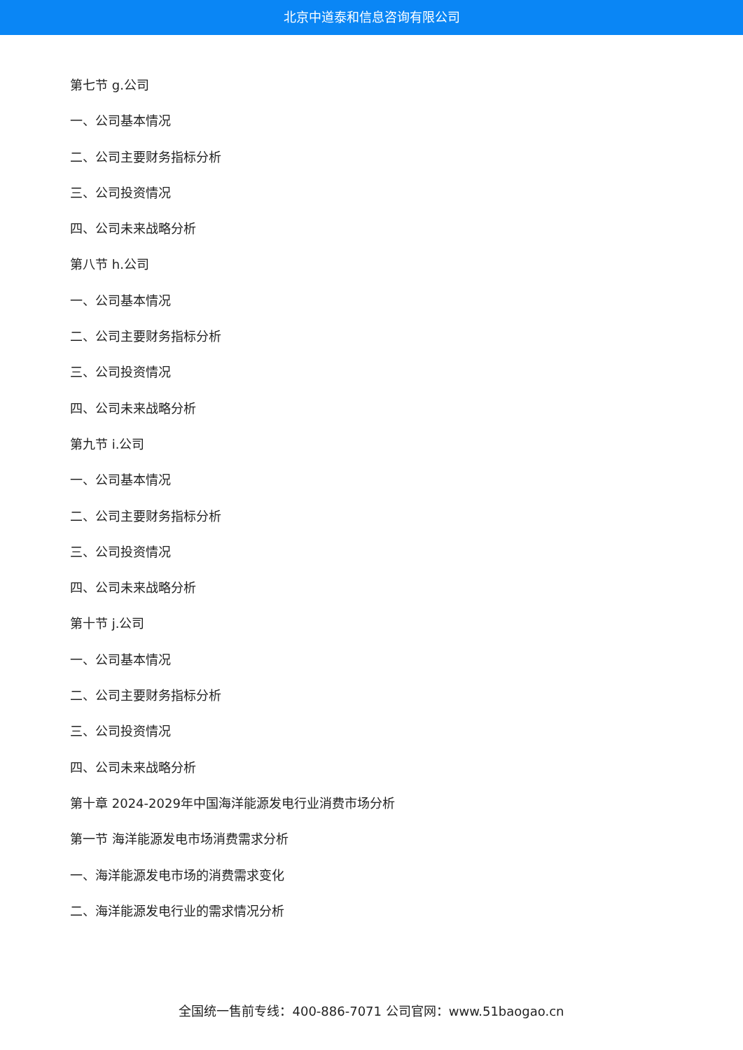北京中道泰和信息咨询有限公司
第七节 g.公司
一、公司基本情况
二、公司主要财务指标分析
三、公司投资情况
四、公司未来战略分析
第八节 h.公司
一、公司基本情况
二、公司主要财务指标分析
三、公司投资情况
四、公司未来战略分析
第九节 i.公司
一、公司基本情况
二、公司主要财务指标分析
三、公司投资情况
四、公司未来战略分析
第十节 j.公司
一、公司基本情况
二、公司主要财务指标分析
三、公司投资情况
四、公司未来战略分析
第十章 2024-2029年中国海洋能源发电行业消费市场分析
第一节 海洋能源发电市场消费需求分析
一、海洋能源发电市场的消费需求变化
二、海洋能源发电行业的需求情况分析
全国统一售前专线：400-886-7071 公司官网：www.51baogao.cn